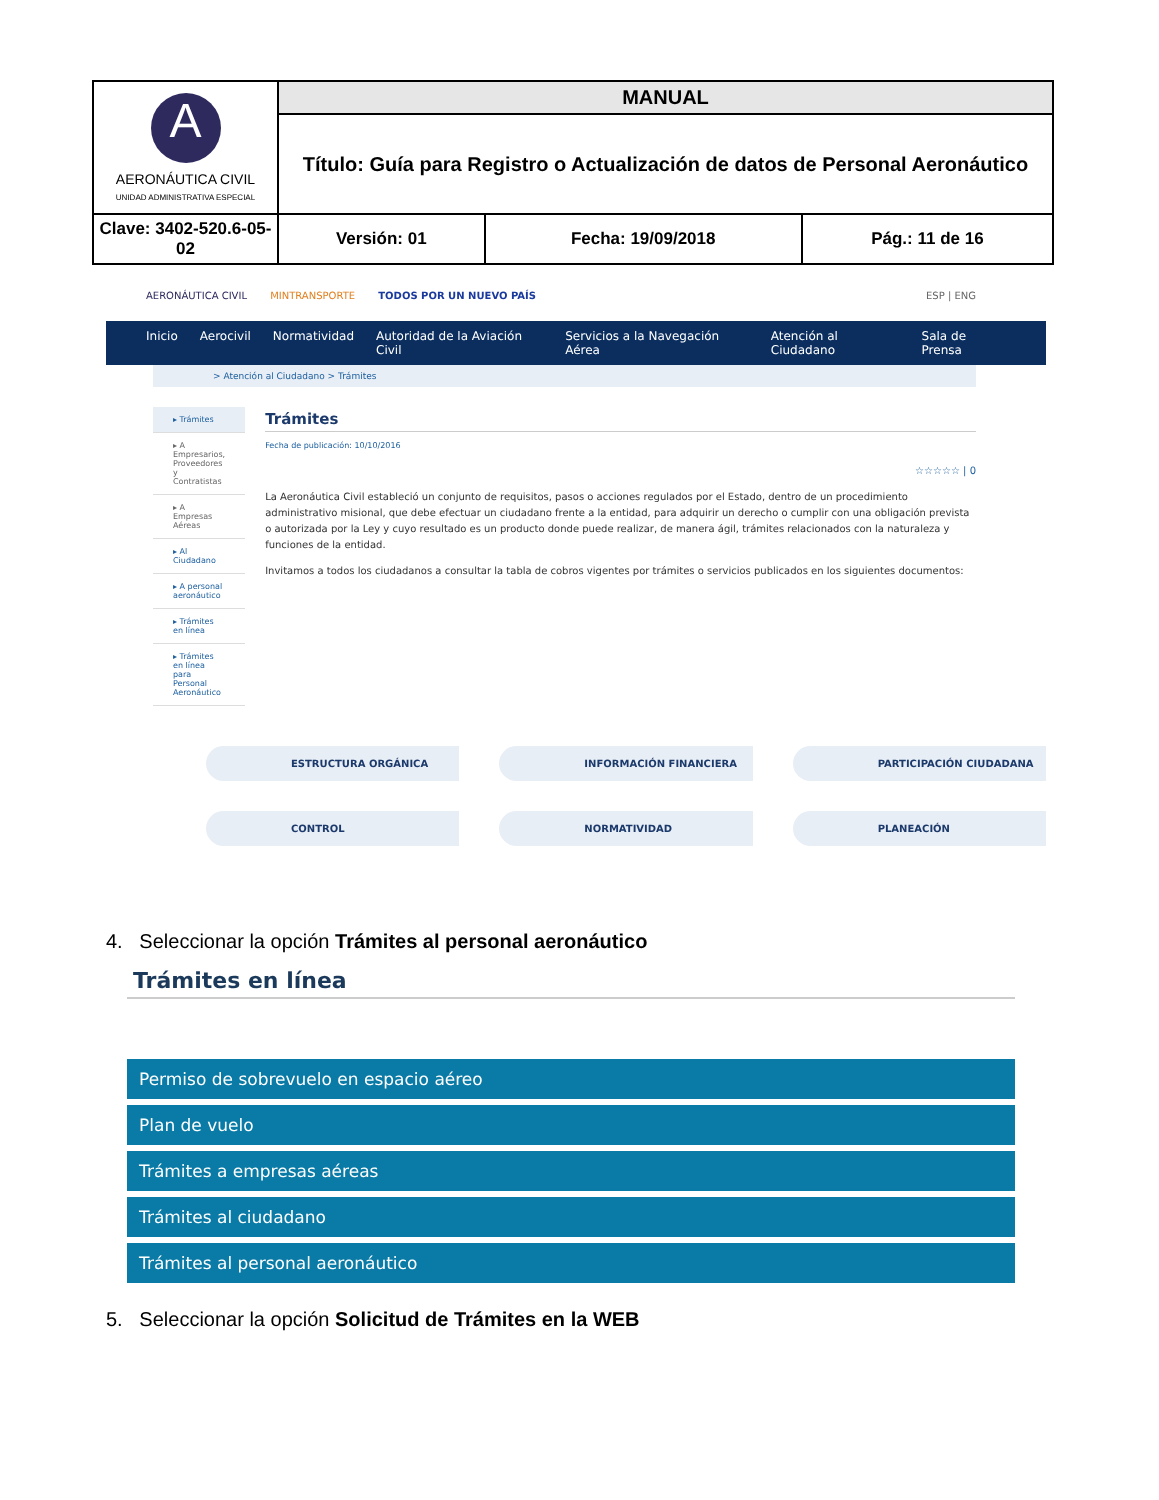| A AERONÁUTICA CIVIL UNIDAD ADMINISTRATIVA ESPECIAL | MANUAL | | |
| | Título: Guía para Registro o Actualización de datos de Personal Aeronáutico | | |
| Clave: 3402-520.6-05-02 | Versión: 01 | Fecha: 19/09/2018 | Pág.: 11 de 16 |
AERONÁUTICA CIVIL MINTRANSPORTE TODOS POR UN NUEVO PAÍS ESP | ENG
Inicio Aerocivil Normatividad Autoridad de la Aviación Civil Servicios a la Navegación Aérea Atención al Ciudadano Sala de Prensa
> Atención al Ciudadano > Trámites
▸ Trámites
▸ A Empresarios, Proveedores y Contratistas
▸ A Empresas Aéreas
▸ Al Ciudadano
▸ A personal aeronáutico
▸ Trámites en línea
▸ Trámites en línea para Personal Aeronáutico
Trámites
Fecha de publicación: 10/10/2016
☆☆☆☆☆ | 0
La Aeronáutica Civil estableció un conjunto de requisitos, pasos o acciones regulados por el Estado, dentro de un procedimiento administrativo misional, que debe efectuar un ciudadano frente a la entidad, para adquirir un derecho o cumplir con una obligación prevista o autorizada por la Ley y cuyo resultado es un producto donde puede realizar, de manera ágil, trámites relacionados con la naturaleza y funciones de la entidad.
Invitamos a todos los ciudadanos a consultar la tabla de cobros vigentes por trámites o servicios publicados en los siguientes documentos:
ESTRUCTURA ORGÁNICA INFORMACIÓN FINANCIERA PARTICIPACIÓN CIUDADANA
CONTROL NORMATIVIDAD PLANEACIÓN
4. Seleccionar la opción Trámites al personal aeronáutico
Trámites en línea
Permiso de sobrevuelo en espacio aéreo
Plan de vuelo
Trámites a empresas aéreas
Trámites al ciudadano
Trámites al personal aeronáutico
5. Seleccionar la opción Solicitud de Trámites en la WEB